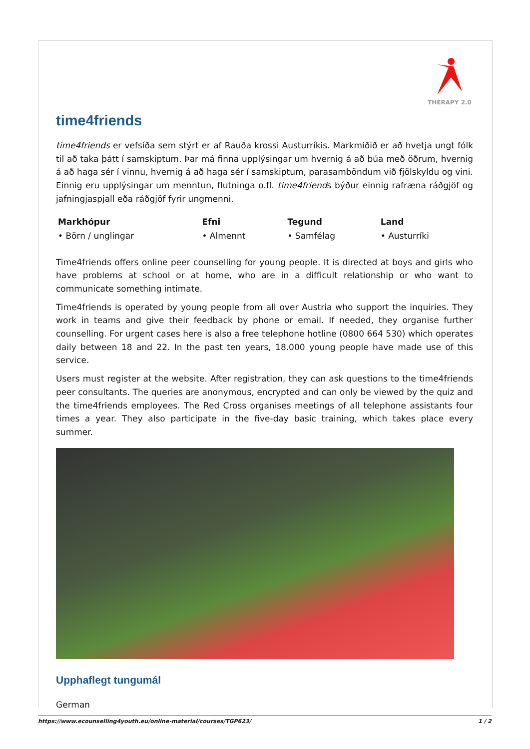THERAPY 2.0
time4friends
time4friends er vefsíða sem stýrt er af Rauða krossi Austurríkis. Markmiðið er að hvetja ungt fólk til að taka þátt í samskiptum. Þar má finna upplýsingar um hvernig á að búa með öðrum, hvernig á að haga sér í vinnu, hvernig á að haga sér í samskiptum, parasamböndum við fjölskyldu og vini. Einnig eru upplýsingar um menntun, flutninga o.fl. time4friends býður einnig rafræna ráðgjöf og jafningjaspjall eða ráðgjöf fyrir ungmenni.
| Markhópur | Efni | Tegund | Land |
| --- | --- | --- | --- |
| • Börn / unglingar | • Almennt | • Samfélag | • Austurríki |
Time4friends offers online peer counselling for young people. It is directed at boys and girls who have problems at school or at home, who are in a difficult relationship or who want to communicate something intimate.
Time4friends is operated by young people from all over Austria who support the inquiries. They work in teams and give their feedback by phone or email. If needed, they organise further counselling. For urgent cases here is also a free telephone hotline (0800 664 530) which operates daily between 18 and 22. In the past ten years, 18.000 young people have made use of this service.
Users must register at the website. After registration, they can ask questions to the time4friends peer consultants. The queries are anonymous, encrypted and can only be viewed by the quiz and the time4friends employees. The Red Cross organises meetings of all telephone assistants four times a year. They also participate in the five-day basic training, which takes place every summer.
Upphaflegt tungumál
German
https://www.ecounselling4youth.eu/online-material/courses/TGP623/ 1 / 2